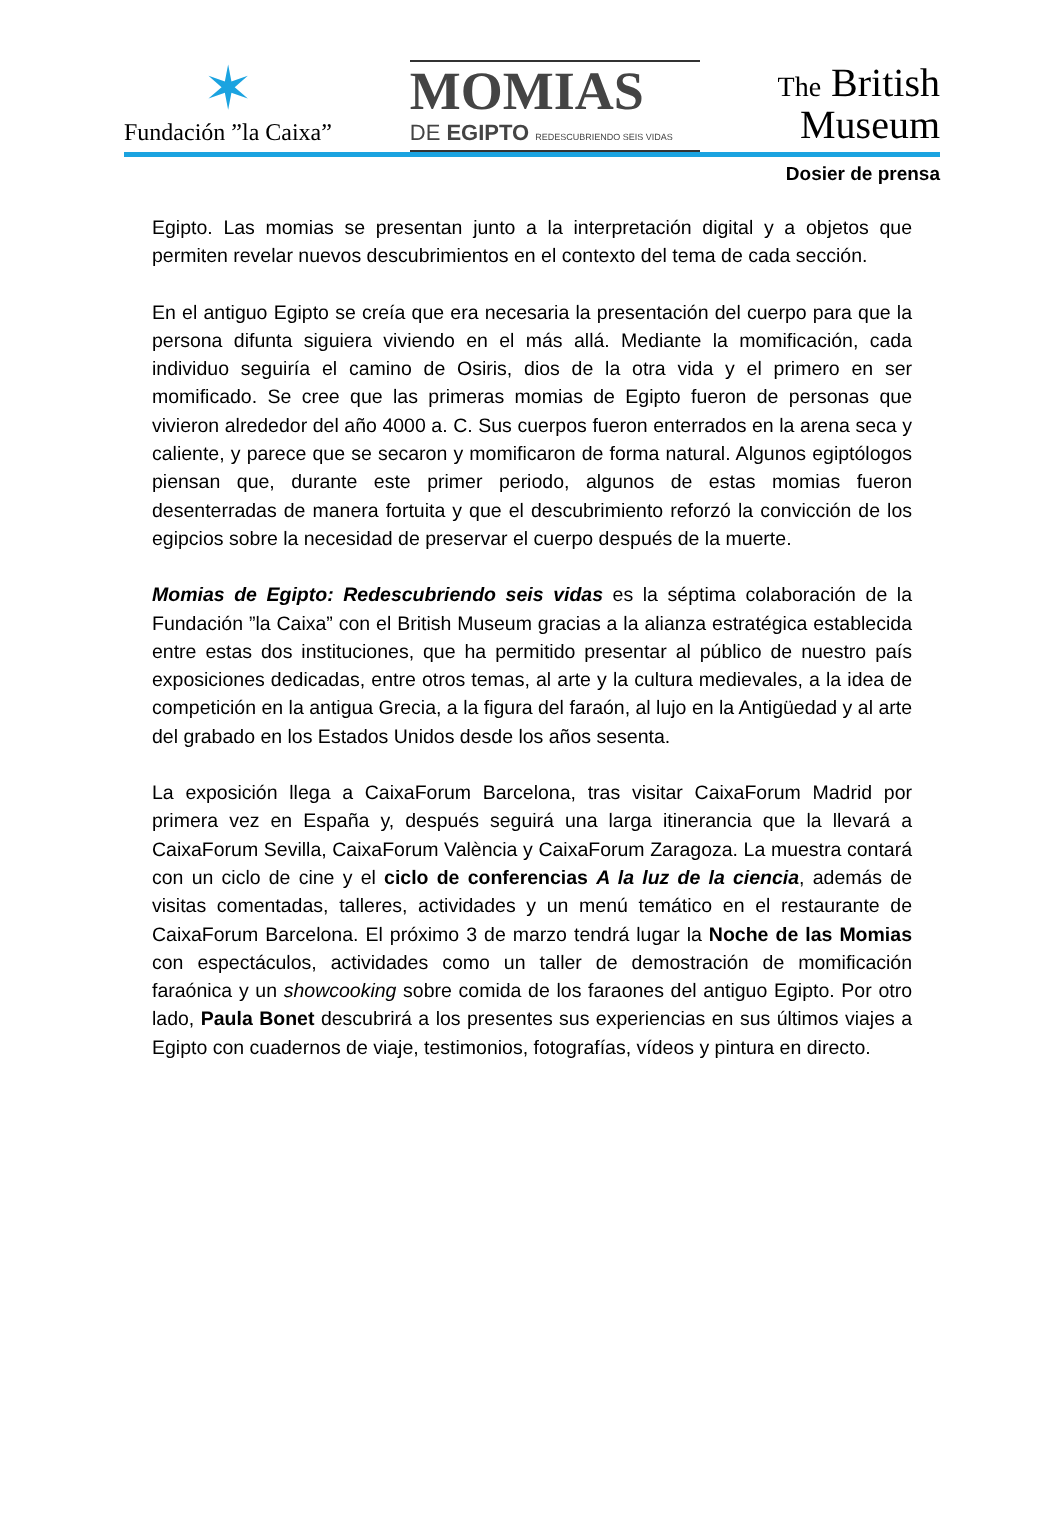✶
Fundación ”la Caixa”
MOMIAS
DE EGIPTO REDESCUBRIENDO SEIS VIDAS
The British
Museum
Dosier de prensa
Egipto. Las momias se presentan junto a la interpretación digital y a objetos que permiten revelar nuevos descubrimientos en el contexto del tema de cada sección.
En el antiguo Egipto se creía que era necesaria la presentación del cuerpo para que la persona difunta siguiera viviendo en el más allá. Mediante la momificación, cada individuo seguiría el camino de Osiris, dios de la otra vida y el primero en ser momificado. Se cree que las primeras momias de Egipto fueron de personas que vivieron alrededor del año 4000 a. C. Sus cuerpos fueron enterrados en la arena seca y caliente, y parece que se secaron y momificaron de forma natural. Algunos egiptólogos piensan que, durante este primer periodo, algunos de estas momias fueron desenterradas de manera fortuita y que el descubrimiento reforzó la convicción de los egipcios sobre la necesidad de preservar el cuerpo después de la muerte.
Momias de Egipto: Redescubriendo seis vidas es la séptima colaboración de la Fundación ”la Caixa” con el British Museum gracias a la alianza estratégica establecida entre estas dos instituciones, que ha permitido presentar al público de nuestro país exposiciones dedicadas, entre otros temas, al arte y la cultura medievales, a la idea de competición en la antigua Grecia, a la figura del faraón, al lujo en la Antigüedad y al arte del grabado en los Estados Unidos desde los años sesenta.
La exposición llega a CaixaForum Barcelona, tras visitar CaixaForum Madrid por primera vez en España y, después seguirá una larga itinerancia que la llevará a CaixaForum Sevilla, CaixaForum València y CaixaForum Zaragoza. La muestra contará con un ciclo de cine y el ciclo de conferencias A la luz de la ciencia, además de visitas comentadas, talleres, actividades y un menú temático en el restaurante de CaixaForum Barcelona. El próximo 3 de marzo tendrá lugar la Noche de las Momias con espectáculos, actividades como un taller de demostración de momificación faraónica y un showcooking sobre comida de los faraones del antiguo Egipto. Por otro lado, Paula Bonet descubrirá a los presentes sus experiencias en sus últimos viajes a Egipto con cuadernos de viaje, testimonios, fotografías, vídeos y pintura en directo.